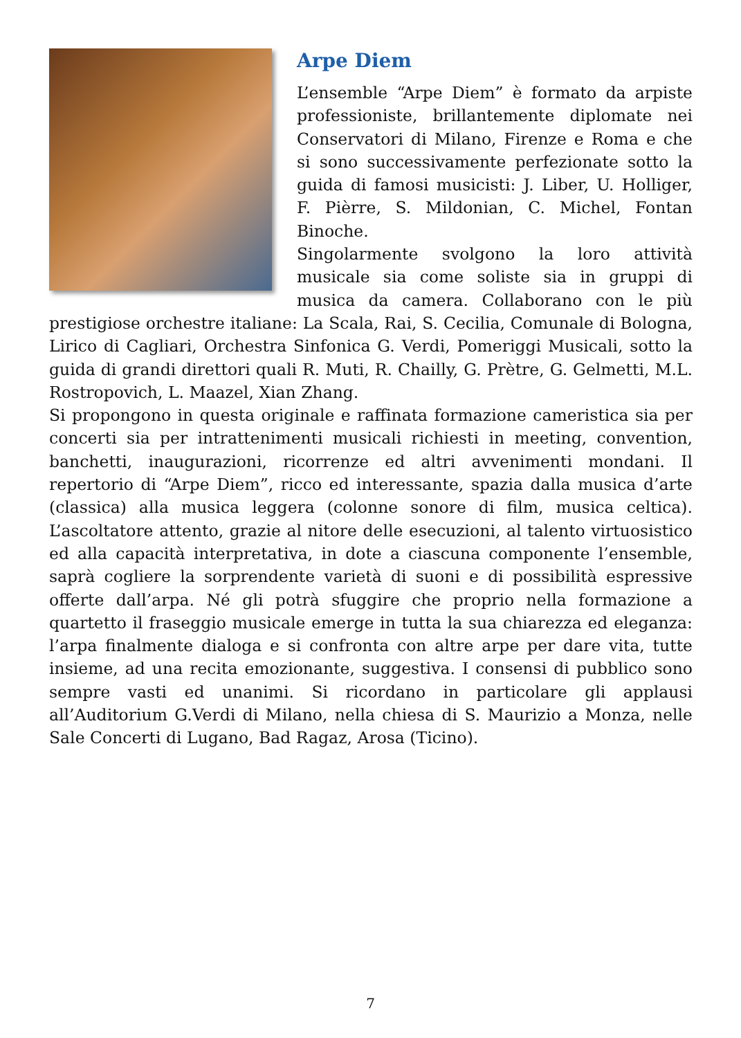Arpe Diem
L’ensemble “Arpe Diem” è formato da arpiste professioniste, brillantemente diplomate nei Conservatori di Milano, Firenze e Roma e che si sono successivamente perfezionate sotto la guida di famosi musicisti: J. Liber, U. Holliger, F. Pièrre, S. Mildonian, C. Michel, Fontan Binoche.
Singolarmente svolgono la loro attività musicale sia come soliste sia in gruppi di musica da camera. Collaborano con le più prestigiose orchestre italiane: La Scala, Rai, S. Cecilia, Comunale di Bologna, Lirico di Cagliari, Orchestra Sinfonica G. Verdi, Pomeriggi Musicali, sotto la guida di grandi direttori quali R. Muti, R. Chailly, G. Prètre, G. Gelmetti, M.L. Rostropovich, L. Maazel, Xian Zhang.
Si propongono in questa originale e raffinata formazione cameristica sia per concerti sia per intrattenimenti musicali richiesti in meeting, convention, banchetti, inaugurazioni, ricorrenze ed altri avvenimenti mondani. Il repertorio di “Arpe Diem”, ricco ed interessante, spazia dalla musica d’arte (classica) alla musica leggera (colonne sonore di film, musica celtica). L’ascoltatore attento, grazie al nitore delle esecuzioni, al talento virtuosistico ed alla capacità interpretativa, in dote a ciascuna componente l’ensemble, saprà cogliere la sorprendente varietà di suoni e di possibilità espressive offerte dall’arpa. Né gli potrà sfuggire che proprio nella formazione a quartetto il fraseggio musicale emerge in tutta la sua chiarezza ed eleganza: l’arpa finalmente dialoga e si confronta con altre arpe per dare vita, tutte insieme, ad una recita emozionante, suggestiva. I consensi di pubblico sono sempre vasti ed unanimi. Si ricordano in particolare gli applausi all’Auditorium G.Verdi di Milano, nella chiesa di S. Maurizio a Monza, nelle Sale Concerti di Lugano, Bad Ragaz, Arosa (Ticino).
7